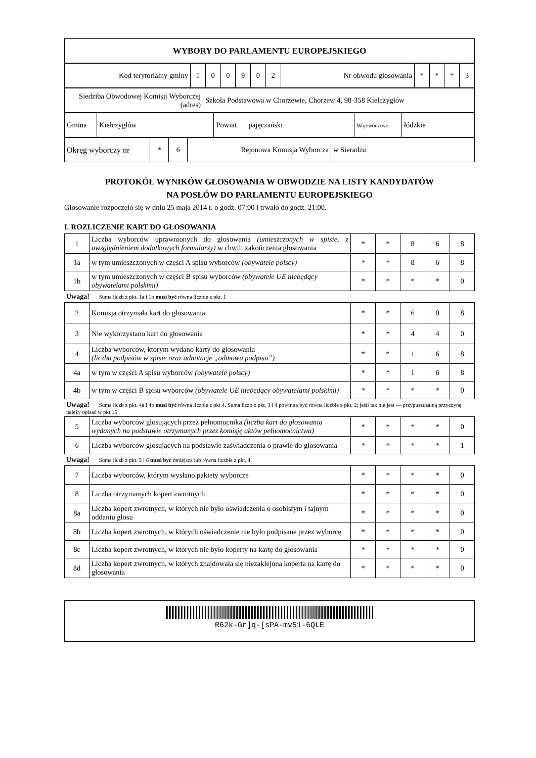| WYBORY DO PARLAMENTU EUROPEJSKIEGO |
| Kod terytorialny gminy | 1 | 0 | 0 | 9 | 0 | 2 | Nr obwodu głosowania | * | * | * | 3 |
| Siedziba Obwodowej Komisji Wyborczej (adres) | Szkoła Podstawowa w Chorzewie, Chorzew 4, 98-358 Kiełczygłów |
| Gmina | Kiełczygłów | Powiat | pajęczański | Województwo | łódzkie |
| Okręg wyborczy nr | * | 6 | Rejonowa Komisja Wyborcza | w Sieradzu |
PROTOKÓŁ WYNIKÓW GŁOSOWANIA W OBWODZIE NA LISTY KANDYDATÓW
NA POSŁÓW DO PARLAMENTU EUROPEJSKIEGO
Głosowanie rozpoczęło się w dniu 25 maja 2014 r. o godz. 07:00 i trwało do godz. 21:00.
I. ROZLICZENIE KART DO GŁOSOWANIA
| 1 | Liczba wyborców uprawnionych do głosowania (umieszczonych w spisie, z uwzględnieniem dodatkowych formularzy) w chwili zakończenia głosowania | * | * | 8 | 6 | 8 |
| 1a | w tym umieszczonych w części A spisu wyborców (obywatele polscy) | * | * | 8 | 6 | 8 |
| 1b | w tym umieszczonych w części B spisu wyborców (obywatele UE niebędący obywatelami polskimi) | * | * | * | * | 0 |
Uwaga! Suma liczb z pkt. 1a i 1b musi być równa liczbie z pkt. 1
| 2 | Komisja otrzymała kart do głosowania | * | * | 6 | 0 | 8 |
| 3 | Nie wykorzystano kart do głosowania | * | * | 4 | 4 | 0 |
| 4 | Liczba wyborców, którym wydano karty do głosowania (liczba podpisów w spisie oraz adnotacje „odmowa podpisu”) | * | * | 1 | 6 | 8 |
| 4a | w tym w części A spisu wyborców (obywatele polscy) | * | * | 1 | 6 | 8 |
| 4b | w tym w części B spisu wyborców (obywatele UE niebędący obywatelami polskimi) | * | * | * | * | 0 |
Uwaga! Suma liczb z pkt. 4a i 4b musi być równa liczbie z pkt 4. Suma liczb z pkt. 3 i 4 powinna być równa liczbie z pkt. 2; jeśli tak nie jest — przypuszczalną przyczynę należy opisać w pkt 15
| 5 | Liczba wyborców głosujących przez pełnomocnika (liczba kart do głosowania wydanych na podstawie otrzymanych przez komisję aktów pełnomocnictwa) | * | * | * | * | 0 |
| 6 | Liczba wyborców głosujących na podstawie zaświadczenia o prawie do głosowania | * | * | * | * | 1 |
Uwaga! Suma liczb z pkt. 5 i 6 musi być mniejsza lub równa liczbie z pkt. 4.
| 7 | Liczba wyborców, którym wysłano pakiety wyborcze | * | * | * | * | 0 |
| 8 | Liczba otrzymanych kopert zwrotnych | * | * | * | * | 0 |
| 8a | Liczba kopert zwrotnych, w których nie było oświadczenia o osobistym i tajnym oddaniu głosu | * | * | * | * | 0 |
| 8b | Liczba kopert zwrotnych, w których oświadczenie nie było podpisane przez wyborcę | * | * | * | * | 0 |
| 8c | Liczba kopert zwrotnych, w których nie było koperty na kartę do głosowania | * | * | * | * | 0 |
| 8d | Liczba kopert zwrotnych, w których znajdowała się niezaklejona koperta na kartę do głosowania | * | * | * | * | 0 |
R62k-Gr]q-[sPA-mv51-6QLE